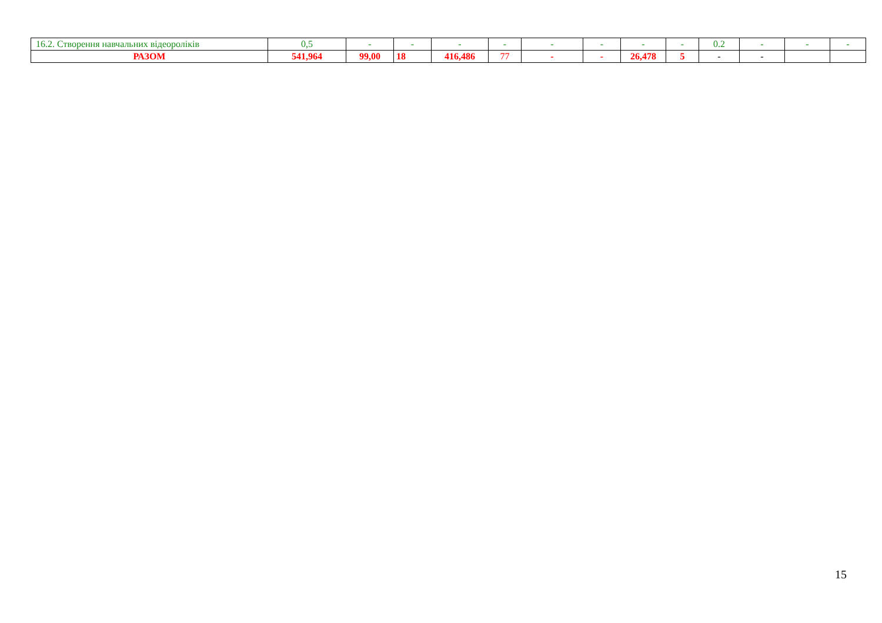| 16.2. Створення навчальних відеороліків | 0,5 | - | - | - | - | - | - | - | - | 0.2 | - | - | - |
| РАЗОМ | 541,964 | 99,00 | 18 | 416,486 | 77 | - | - | 26,478 | 5 | - | - | | |
15